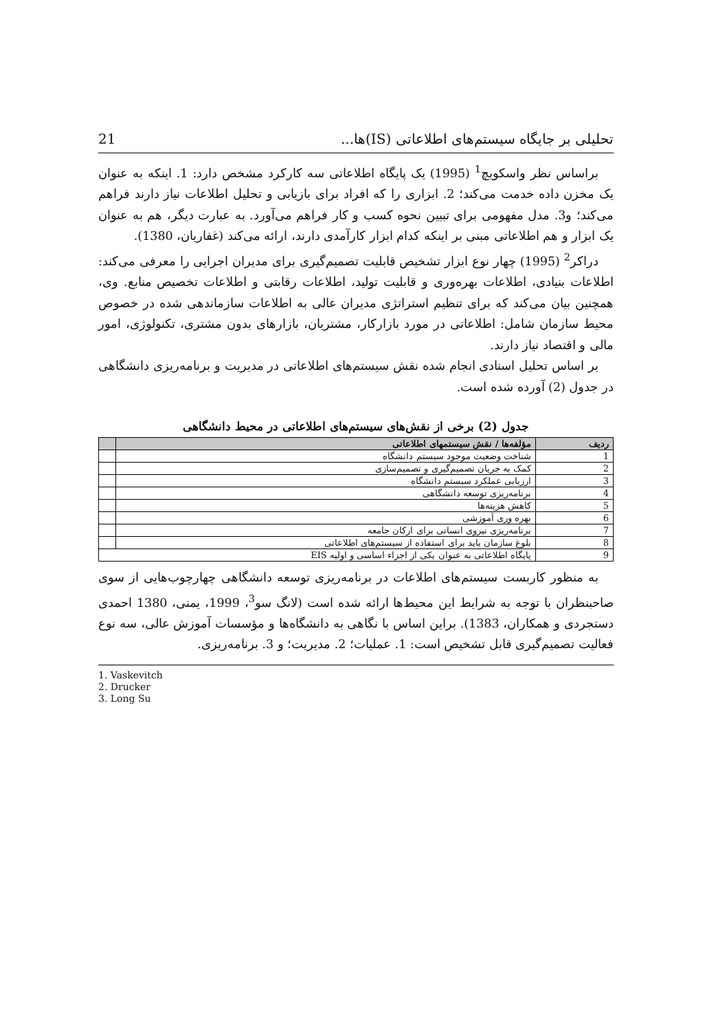تحلیلی بر جایگاه سیستم‌های اطلاعاتی (IS)ها... 21
براساس نظر واسکویچ<sup>1</sup> (1995) یک پایگاه اطلاعاتی سه کارکرد مشخص دارد: 1. اینکه به عنوان یک مخزن داده خدمت می‌کند؛ 2. ابزاری را که افراد برای بازیابی و تحلیل اطلاعات نیاز دارند فراهم می‌کند؛ و3. مدل مفهومی برای تبیین نحوه کسب و کار فراهم می‌آورد. به عبارت دیگر، هم به عنوان یک ابزار و هم اطلاعاتی مبنی بر اینکه کدام ابزار کارآمدی دارند، ارائه می‌کند (غفاریان، 1380).
دراکر<sup>2</sup> (1995) چهار نوع ابزار تشخیص قابلیت تصمیم‌گیری برای مدیران اجرایی را معرفی می‌کند: اطلاعات بنیادی، اطلاعات بهره‌وری و قابلیت تولید، اطلاعات رقابتی و اطلاعات تخصیص منابع. وی، همچنین بیان می‌کند که برای تنظیم استراتژی مدیران عالی به اطلاعات سازماندهی شده در خصوص محیط سازمان شامل: اطلاعاتی در مورد بازارکار، مشتریان، بازارهای بدون مشتری، تکنولوژی، امور مالی و اقتصاد نیاز دارند.
بر اساس تحلیل اسنادی انجام شده نقش سیستم‌های اطلاعاتی در مدیریت و برنامه‌ریزی دانشگاهی در جدول (2) آورده شده است.
جدول (2) برخی از نقش‌های سیستم‌های اطلاعاتی در محیط دانشگاهی
| ردیف | مؤلفه‌ها / نقش سیستمهای اطلاعاتی | |
| --- | --- | --- |
| 1 | شناخت وضعیت موجود سیستم دانشگاه | |
| 2 | کمک به جریان تصمیم‌گیری و تصمیم‌سازی | |
| 3 | ارزیابی عملکرد سیستم دانشگاه | |
| 4 | برنامه‌ریزی توسعه دانشگاهی | |
| 5 | کاهش هزینه‌ها | |
| 6 | بهره وری آموزشی | |
| 7 | برنامه‌ریزی نیروی انسانی برای ارکان جامعه | |
| 8 | بلوغ سازمان باید برای استفاده از سیستم‌های اطلاعاتی | |
| 9 | پایگاه اطلاعاتی به عنوان یکی از اجزاء اساسی و اولیه EIS | |
به منظور کاربست سیستم‌های اطلاعات در برنامه‌ریزی توسعه دانشگاهی چهارچوب‌هایی از سوی صاحبنظران با توجه به شرایط این محیط‌ها ارائه شده است (لانگ سو<sup>3</sup>، 1999، یمنی، 1380 احمدی دستجردی و همکاران، 1383). براین اساس با نگاهی به دانشگاه‌ها و مؤسسات آموزش عالی، سه نوع فعالیت تصمیم‌گیری قابل تشخیص است: 1. عملیات؛ 2. مدیریت؛ و 3. برنامه‌ریزی.
1. Vaskevitch
2. Drucker
3. Long Su